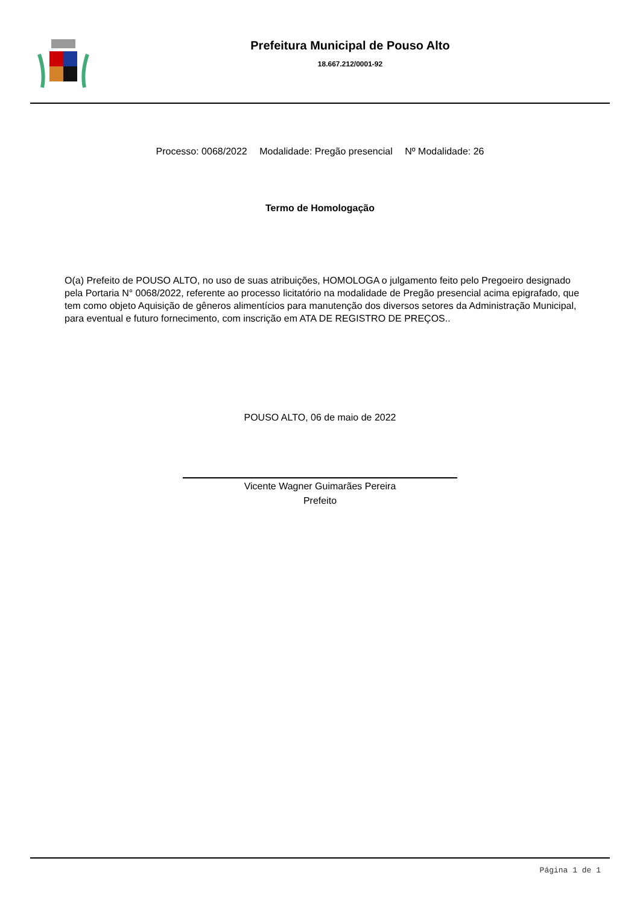Prefeitura Municipal de Pouso Alto
18.667.212/0001-92
Processo: 0068/2022 Modalidade: Pregão presencial Nº Modalidade: 26
Termo de Homologação
O(a) Prefeito de POUSO ALTO, no uso de suas atribuições, HOMOLOGA o julgamento feito pelo Pregoeiro designado pela Portaria N° 0068/2022, referente ao processo licitatório na modalidade de Pregão presencial acima epigrafado, que tem como objeto Aquisição de gêneros alimentícios para manutenção dos diversos setores da Administração Municipal, para eventual e futuro fornecimento, com inscrição em ATA DE REGISTRO DE PREÇOS..
POUSO ALTO, 06 de maio de 2022
Vicente Wagner Guimarães Pereira
Prefeito
Página 1 de 1